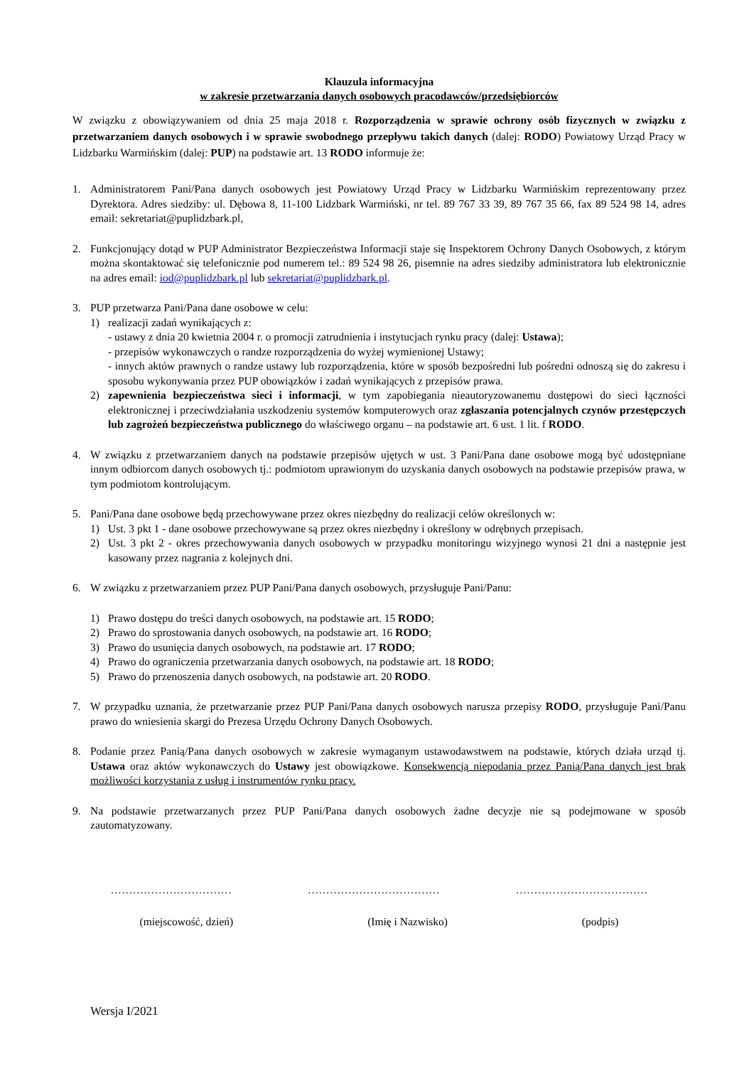Klauzula informacyjna
w zakresie przetwarzania danych osobowych pracodawców/przedsiębiorców
W związku z obowiązywaniem od dnia 25 maja 2018 r. Rozporządzenia w sprawie ochrony osób fizycznych w związku z przetwarzaniem danych osobowych i w sprawie swobodnego przepływu takich danych (dalej: RODO) Powiatowy Urząd Pracy w Lidzbarku Warmińskim (dalej: PUP) na podstawie art. 13 RODO informuje że:
1. Administratorem Pani/Pana danych osobowych jest Powiatowy Urząd Pracy w Lidzbarku Warmińskim reprezentowany przez Dyrektora. Adres siedziby: ul. Dębowa 8, 11-100 Lidzbark Warmiński, nr tel. 89 767 33 39, 89 767 35 66, fax 89 524 98 14, adres email: sekretariat@puplidzbark.pl,
2. Funkcjonujący dotąd w PUP Administrator Bezpieczeństwa Informacji staje się Inspektorem Ochrony Danych Osobowych, z którym można skontaktować się telefonicznie pod numerem tel.: 89 524 98 26, pisemnie na adres siedziby administratora lub elektronicznie na adres email: iod@puplidzbark.pl lub sekretariat@puplidzbark.pl.
3. PUP przetwarza Pani/Pana dane osobowe w celu:
1) realizacji zadań wynikających z:
- ustawy z dnia 20 kwietnia 2004 r. o promocji zatrudnienia i instytucjach rynku pracy (dalej: Ustawa);
- przepisów wykonawczych o randze rozporządzenia do wyżej wymienionej Ustawy;
- innych aktów prawnych o randze ustawy lub rozporządzenia, które w sposób bezpośredni lub pośredni odnoszą się do zakresu i sposobu wykonywania przez PUP obowiązków i zadań wynikających z przepisów prawa.
2) zapewnienia bezpieczeństwa sieci i informacji, w tym zapobiegania nieautoryzowanemu dostępowi do sieci łączności elektronicznej i przeciwdziałania uszkodzeniu systemów komputerowych oraz zgłaszania potencjalnych czynów przestępczych lub zagrożeń bezpieczeństwa publicznego do właściwego organu – na podstawie art. 6 ust. 1 lit. f RODO.
4. W związku z przetwarzaniem danych na podstawie przepisów ujętych w ust. 3 Pani/Pana dane osobowe mogą być udostępniane innym odbiorcom danych osobowych tj.: podmiotom uprawionym do uzyskania danych osobowych na podstawie przepisów prawa, w tym podmiotom kontrolującym.
5. Pani/Pana dane osobowe będą przechowywane przez okres niezbędny do realizacji celów określonych w:
1) Ust. 3 pkt 1 - dane osobowe przechowywane są przez okres niezbędny i określony w odrębnych przepisach.
2) Ust. 3 pkt 2 - okres przechowywania danych osobowych w przypadku monitoringu wizyjnego wynosi 21 dni a następnie jest kasowany przez nagrania z kolejnych dni.
6. W związku z przetwarzaniem przez PUP Pani/Pana danych osobowych, przysługuje Pani/Panu:
1) Prawo dostępu do treści danych osobowych, na podstawie art. 15 RODO;
2) Prawo do sprostowania danych osobowych, na podstawie art. 16 RODO;
3) Prawo do usunięcia danych osobowych, na podstawie art. 17 RODO;
4) Prawo do ograniczenia przetwarzania danych osobowych, na podstawie art. 18 RODO;
5) Prawo do przenoszenia danych osobowych, na podstawie art. 20 RODO.
7. W przypadku uznania, że przetwarzanie przez PUP Pani/Pana danych osobowych narusza przepisy RODO, przysługuje Pani/Panu prawo do wniesienia skargi do Prezesa Urzędu Ochrony Danych Osobowych.
8. Podanie przez Panią/Pana danych osobowych w zakresie wymaganym ustawodawstwem na podstawie, których działa urząd tj. Ustawa oraz aktów wykonawczych do Ustawy jest obowiązkowe. Konsekwencją niepodania przez Panią/Pana danych jest brak możliwości korzystania z usług i instrumentów rynku pracy.
9. Na podstawie przetwarzanych przez PUP Pani/Pana danych osobowych żadne decyzje nie są podejmowane w sposób zautomatyzowany.
…………………………… ……………………………… ………………………………
(miejscowość, dzień) (Imię i Nazwisko) (podpis)
Wersja I/2021